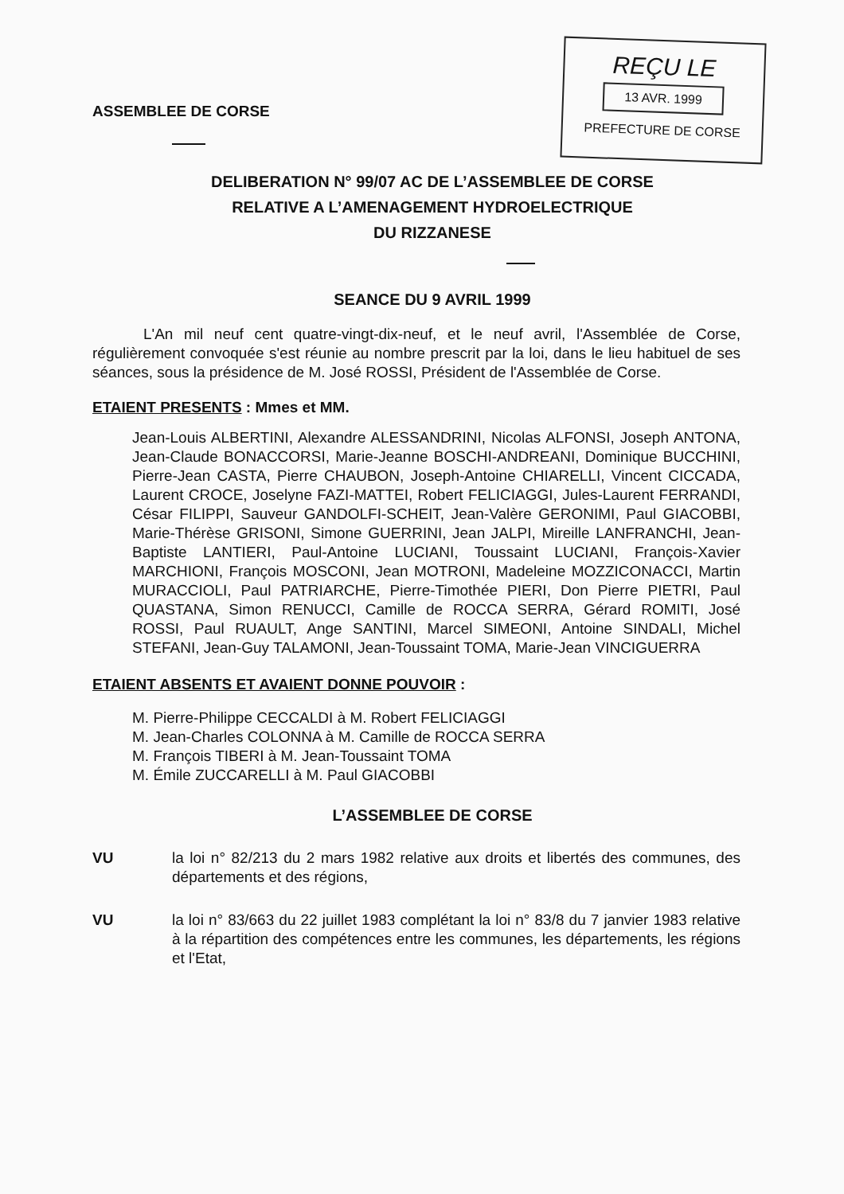ASSEMBLEE DE CORSE
REÇU LE
13 AVR. 1999
PREFECTURE DE CORSE
DELIBERATION N° 99/07 AC DE L’ASSEMBLEE DE CORSE
RELATIVE A L’AMENAGEMENT HYDROELECTRIQUE
DU RIZZANESE
SEANCE DU 9 AVRIL 1999
L'An mil neuf cent quatre-vingt-dix-neuf, et le neuf avril, l'Assemblée de Corse, régulièrement convoquée s'est réunie au nombre prescrit par la loi, dans le lieu habituel de ses séances, sous la présidence de M. José ROSSI, Président de l'Assemblée de Corse.
ETAIENT PRESENTS : Mmes et MM.
Jean-Louis ALBERTINI, Alexandre ALESSANDRINI, Nicolas ALFONSI, Joseph ANTONA, Jean-Claude BONACCORSI, Marie-Jeanne BOSCHI-ANDREANI, Dominique BUCCHINI, Pierre-Jean CASTA, Pierre CHAUBON, Joseph-Antoine CHIARELLI, Vincent CICCADA, Laurent CROCE, Joselyne FAZI-MATTEI, Robert FELICIAGGI, Jules-Laurent FERRANDI, César FILIPPI, Sauveur GANDOLFI-SCHEIT, Jean-Valère GERONIMI, Paul GIACOBBI, Marie-Thérèse GRISONI, Simone GUERRINI, Jean JALPI, Mireille LANFRANCHI, Jean-Baptiste LANTIERI, Paul-Antoine LUCIANI, Toussaint LUCIANI, François-Xavier MARCHIONI, François MOSCONI, Jean MOTRONI, Madeleine MOZZICONACCI, Martin MURACCIOLI, Paul PATRIARCHE, Pierre-Timothée PIERI, Don Pierre PIETRI, Paul QUASTANA, Simon RENUCCI, Camille de ROCCA SERRA, Gérard ROMITI, José ROSSI, Paul RUAULT, Ange SANTINI, Marcel SIMEONI, Antoine SINDALI, Michel STEFANI, Jean-Guy TALAMONI, Jean-Toussaint TOMA, Marie-Jean VINCIGUERRA
ETAIENT ABSENTS ET AVAIENT DONNE POUVOIR :
M. Pierre-Philippe CECCALDI à M. Robert FELICIAGGI
M. Jean-Charles COLONNA à M. Camille de ROCCA SERRA
M. François TIBERI à M. Jean-Toussaint TOMA
M. Émile ZUCCARELLI à M. Paul GIACOBBI
L’ASSEMBLEE DE CORSE
VU la loi n° 82/213 du 2 mars 1982 relative aux droits et libertés des communes, des départements et des régions,
VU la loi n° 83/663 du 22 juillet 1983 complétant la loi n° 83/8 du 7 janvier 1983 relative à la répartition des compétences entre les communes, les départements, les régions et l'Etat,